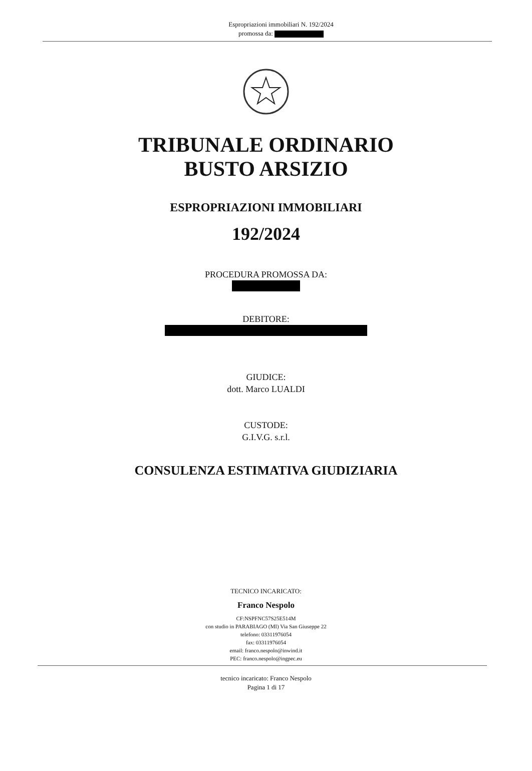Espropriazioni immobiliari N. 192/2024
promossa da:
TRIBUNALE ORDINARIO
BUSTO ARSIZIO
ESPROPRIAZIONI IMMOBILIARI
192/2024
PROCEDURA PROMOSSA DA:
DEBITORE:
GIUDICE:
dott. Marco LUALDI
CUSTODE:
G.I.V.G. s.r.l.
CONSULENZA ESTIMATIVA GIUDIZIARIA
TECNICO INCARICATO:
Franco Nespolo
CF:NSPFNC57S25E514M
con studio in PARABIAGO (MI) Via San Giuseppe 22
telefono: 03311976054
fax: 03311976054
email: franco.nespolo@inwind.it
PEC: franco.nespolo@ingpec.eu
tecnico incaricato: Franco Nespolo
Pagina 1 di 17